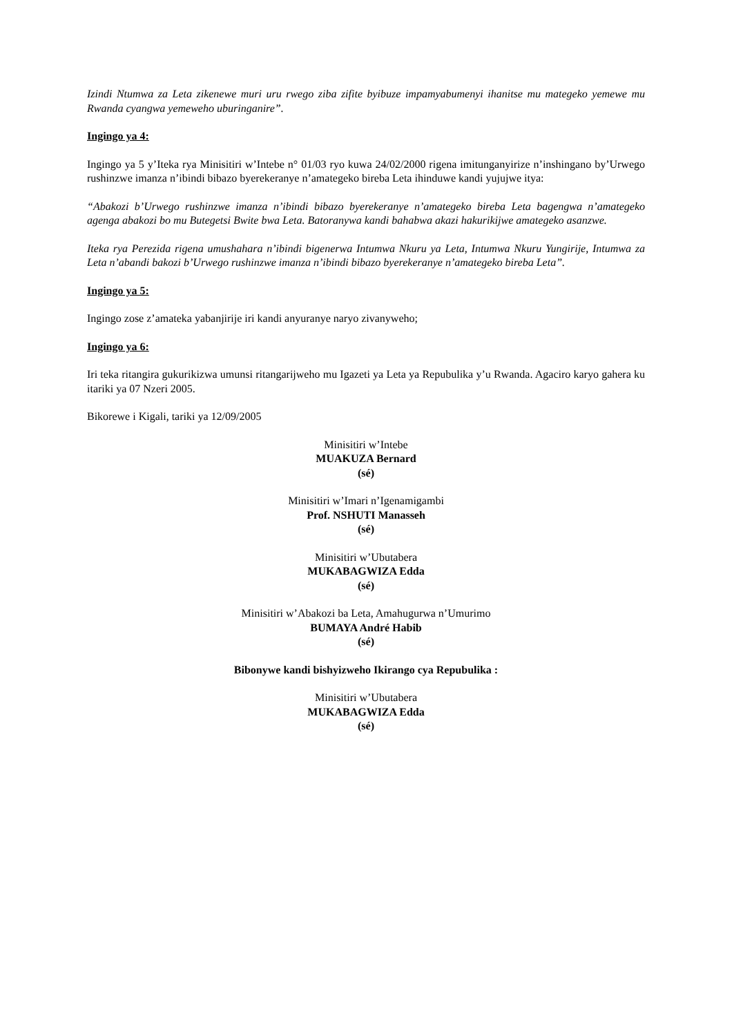Izindi Ntumwa za Leta zikenewe muri uru rwego ziba zifite byibuze impamyabumenyi ihanitse mu mategeko yemewe mu Rwanda cyangwa yemeweho uburinganire”.
Ingingo ya 4:
Ingingo ya 5 y’Iteka rya Minisitiri w’Intebe n° 01/03 ryo kuwa 24/02/2000 rigena imitunganyirize n’inshingano by’Urwego rushinzwe imanza n’ibindi bibazo byerekeranye n’amategeko bireba Leta ihinduwe kandi yujujwe itya:
“Abakozi b’Urwego rushinzwe imanza n’ibindi bibazo byerekeranye n’amategeko bireba Leta bagengwa n’amategeko agenga abakozi bo mu Butegetsi Bwite bwa Leta. Batoranywa kandi bahabwa akazi hakurikijwe amategeko asanzwe.
Iteka rya Perezida rigena umushahara n’ibindi bigenerwa Intumwa Nkuru ya Leta, Intumwa Nkuru Yungirije, Intumwa za Leta n’abandi bakozi b’Urwego rushinzwe imanza n’ibindi bibazo byerekeranye n’amategeko bireba Leta”.
Ingingo ya 5:
Ingingo zose z’amateka yabanjirije iri kandi anyuranye naryo zivanyweho;
Ingingo ya 6:
Iri teka ritangira gukurikizwa umunsi ritangarijweho mu Igazeti ya Leta ya Repubulika y’u Rwanda. Agaciro karyo gahera ku itariki ya 07 Nzeri 2005.
Bikorewe i Kigali, tariki ya 12/09/2005
Minisitiri w’Intebe
MUAKUZA Bernard
(sé)
Minisitiri w’Imari n’Igenamigambi
Prof. NSHUTI Manasseh
(sé)
Minisitiri w’Ubutabera
MUKABAGWIZA Edda
(sé)
Minisitiri w’Abakozi ba Leta, Amahugurwa n’Umurimo
BUMAYA André Habib
(sé)
Bibonywe kandi bishyizweho Ikirango cya Repubulika :
Minisitiri w’Ubutabera
MUKABAGWIZA Edda
(sé)